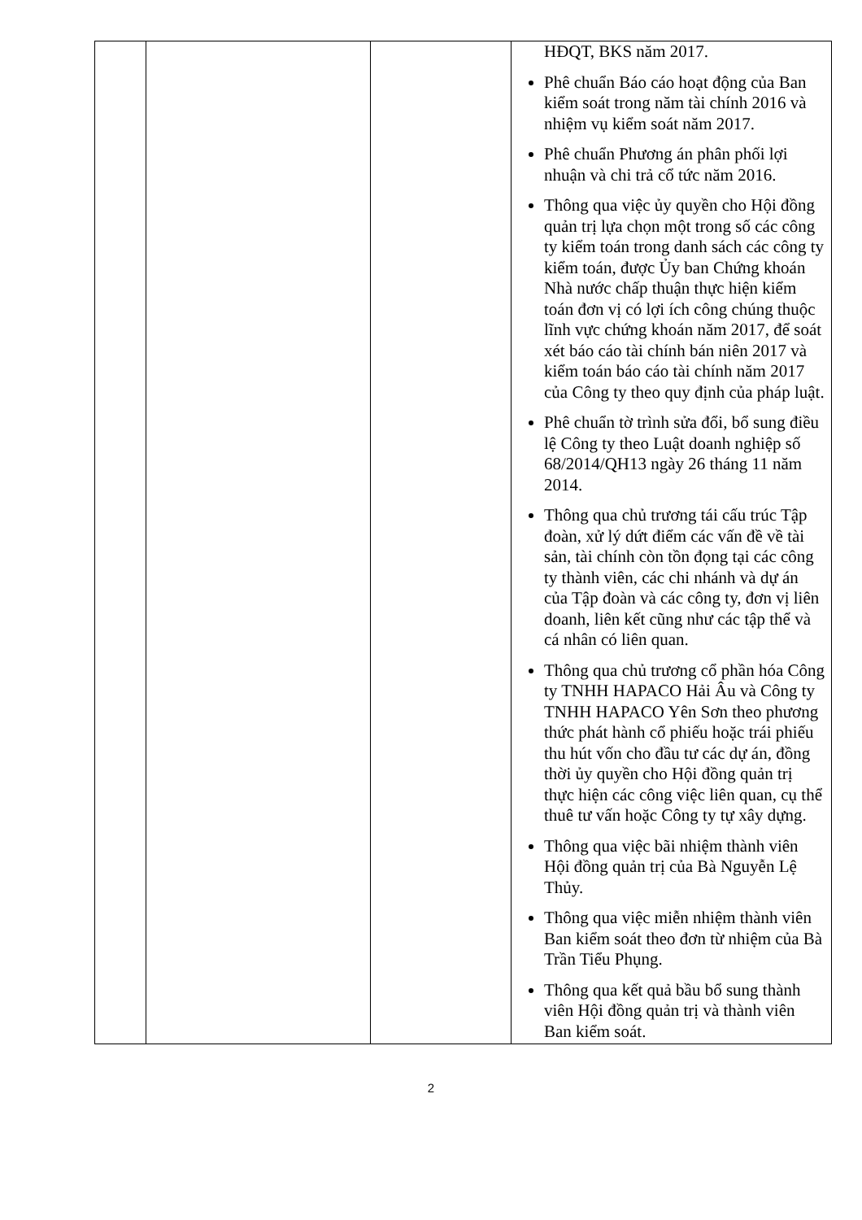| | | | HĐQT, BKS năm 2017. Phê chuẩn Báo cáo hoạt động của Ban kiểm soát trong năm tài chính 2016 và nhiệm vụ kiểm soát năm 2017. Phê chuẩn Phương án phân phối lợi nhuận và chi trả cổ tức năm 2016. Thông qua việc ủy quyền cho Hội đồng quản trị lựa chọn một trong số các công ty kiểm toán trong danh sách các công ty kiểm toán, được Ủy ban Chứng khoán Nhà nước chấp thuận thực hiện kiểm toán đơn vị có lợi ích công chúng thuộc lĩnh vực chứng khoán năm 2017, để soát xét báo cáo tài chính bán niên 2017 và kiểm toán báo cáo tài chính năm 2017 của Công ty theo quy định của pháp luật. Phê chuẩn tờ trình sửa đổi, bổ sung điều lệ Công ty theo Luật doanh nghiệp số 68/2014/QH13 ngày 26 tháng 11 năm 2014. Thông qua chủ trương tái cấu trúc Tập đoàn, xử lý dứt điểm các vấn đề về tài sản, tài chính còn tồn đọng tại các công ty thành viên, các chi nhánh và dự án của Tập đoàn và các công ty, đơn vị liên doanh, liên kết cũng như các tập thể và cá nhân có liên quan. Thông qua chủ trương cổ phần hóa Công ty TNHH HAPACO Hải Âu và Công ty TNHH HAPACO Yên Sơn theo phương thức phát hành cổ phiếu hoặc trái phiếu thu hút vốn cho đầu tư các dự án, đồng thời ủy quyền cho Hội đồng quản trị thực hiện các công việc liên quan, cụ thể thuê tư vấn hoặc Công ty tự xây dựng. Thông qua việc bãi nhiệm thành viên Hội đồng quản trị của Bà Nguyễn Lệ Thủy. Thông qua việc miễn nhiệm thành viên Ban kiểm soát theo đơn từ nhiệm của Bà Trần Tiểu Phụng. Thông qua kết quả bầu bổ sung thành viên Hội đồng quản trị và thành viên Ban kiểm soát. |
2